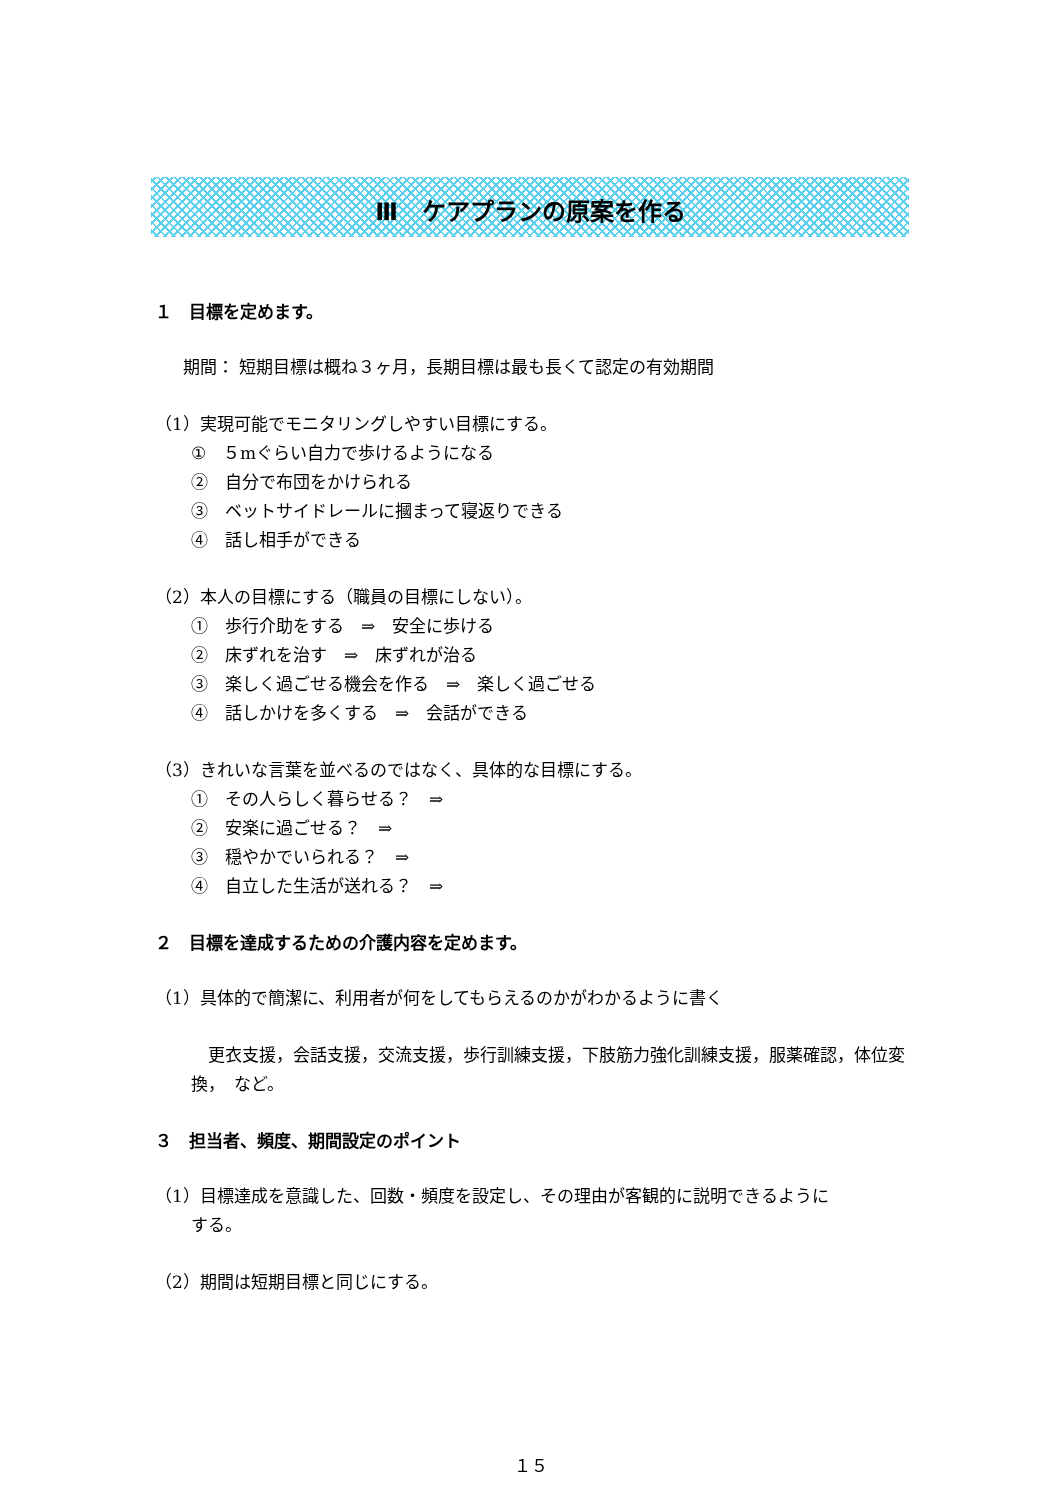Ⅲ　ケアプランの原案を作る
１　目標を定めます。
期間： 短期目標は概ね３ヶ月，長期目標は最も長くて認定の有効期間
（1）実現可能でモニタリングしやすい目標にする。
①　５mぐらい自力で歩けるようになる
②　自分で布団をかけられる
③　ベットサイドレールに摑まって寝返りできる
④　話し相手ができる
（2）本人の目標にする（職員の目標にしない）。
①　歩行介助をする　⇒　安全に歩ける
②　床ずれを治す　⇒　床ずれが治る
③　楽しく過ごせる機会を作る　⇒　楽しく過ごせる
④　話しかけを多くする　⇒　会話ができる
（3）きれいな言葉を並べるのではなく、具体的な目標にする。
①　その人らしく暮らせる？　⇒
②　安楽に過ごせる？　⇒
③　穏やかでいられる？　⇒
④　自立した生活が送れる？　⇒
２　目標を達成するための介護内容を定めます。
（1）具体的で簡潔に、利用者が何をしてもらえるのかがわかるように書く
　更衣支援，会話支援，交流支援，歩行訓練支援，下肢筋力強化訓練支援，服薬確認，体位変換，　など。
３　担当者、頻度、期間設定のポイント
（1）目標達成を意識した、回数・頻度を設定し、その理由が客観的に説明できるように
する。
（2）期間は短期目標と同じにする。
１５